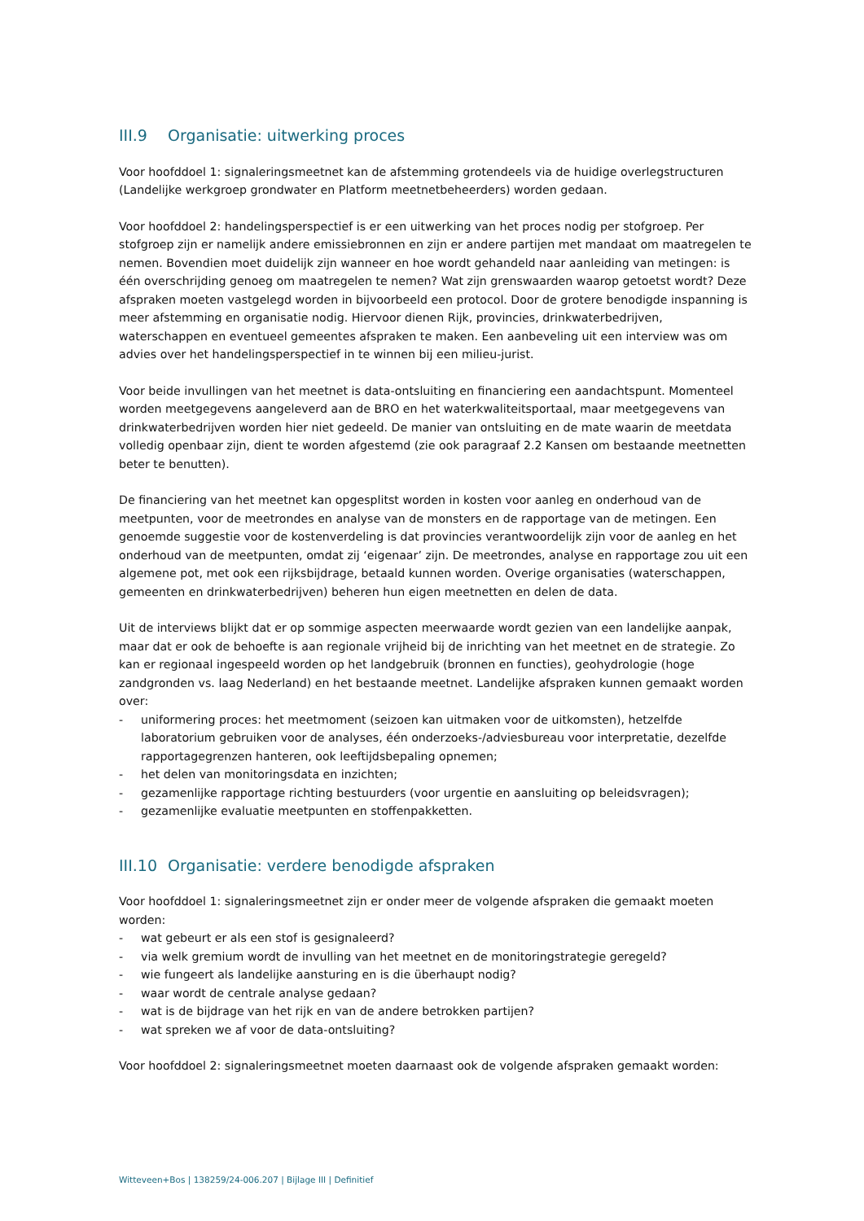III.9 Organisatie: uitwerking proces
Voor hoofddoel 1: signaleringsmeetnet kan de afstemming grotendeels via de huidige overlegstructuren (Landelijke werkgroep grondwater en Platform meetnetbeheerders) worden gedaan.
Voor hoofddoel 2: handelingsperspectief is er een uitwerking van het proces nodig per stofgroep. Per stofgroep zijn er namelijk andere emissiebronnen en zijn er andere partijen met mandaat om maatregelen te nemen. Bovendien moet duidelijk zijn wanneer en hoe wordt gehandeld naar aanleiding van metingen: is één overschrijding genoeg om maatregelen te nemen? Wat zijn grenswaarden waarop getoetst wordt? Deze afspraken moeten vastgelegd worden in bijvoorbeeld een protocol. Door de grotere benodigde inspanning is meer afstemming en organisatie nodig. Hiervoor dienen Rijk, provincies, drinkwaterbedrijven, waterschappen en eventueel gemeentes afspraken te maken. Een aanbeveling uit een interview was om advies over het handelingsperspectief in te winnen bij een milieu-jurist.
Voor beide invullingen van het meetnet is data-ontsluiting en financiering een aandachtspunt. Momenteel worden meetgegevens aangeleverd aan de BRO en het waterkwaliteitsportaal, maar meetgegevens van drinkwaterbedrijven worden hier niet gedeeld. De manier van ontsluiting en de mate waarin de meetdata volledig openbaar zijn, dient te worden afgestemd (zie ook paragraaf 2.2 Kansen om bestaande meetnetten beter te benutten).
De financiering van het meetnet kan opgesplitst worden in kosten voor aanleg en onderhoud van de meetpunten, voor de meetrondes en analyse van de monsters en de rapportage van de metingen. Een genoemde suggestie voor de kostenverdeling is dat provincies verantwoordelijk zijn voor de aanleg en het onderhoud van de meetpunten, omdat zij ‘eigenaar’ zijn. De meetrondes, analyse en rapportage zou uit een algemene pot, met ook een rijksbijdrage, betaald kunnen worden. Overige organisaties (waterschappen, gemeenten en drinkwaterbedrijven) beheren hun eigen meetnetten en delen de data.
Uit de interviews blijkt dat er op sommige aspecten meerwaarde wordt gezien van een landelijke aanpak, maar dat er ook de behoefte is aan regionale vrijheid bij de inrichting van het meetnet en de strategie. Zo kan er regionaal ingespeeld worden op het landgebruik (bronnen en functies), geohydrologie (hoge zandgronden vs. laag Nederland) en het bestaande meetnet. Landelijke afspraken kunnen gemaakt worden over:
- uniformering proces: het meetmoment (seizoen kan uitmaken voor de uitkomsten), hetzelfde laboratorium gebruiken voor de analyses, één onderzoeks-/adviesbureau voor interpretatie, dezelfde rapportagegrenzen hanteren, ook leeftijdsbepaling opnemen;
- het delen van monitoringsdata en inzichten;
- gezamenlijke rapportage richting bestuurders (voor urgentie en aansluiting op beleidsvragen);
- gezamenlijke evaluatie meetpunten en stoffenpakketten.
III.10 Organisatie: verdere benodigde afspraken
Voor hoofddoel 1: signaleringsmeetnet zijn er onder meer de volgende afspraken die gemaakt moeten worden:
- wat gebeurt er als een stof is gesignaleerd?
- via welk gremium wordt de invulling van het meetnet en de monitoringstrategie geregeld?
- wie fungeert als landelijke aansturing en is die überhaupt nodig?
- waar wordt de centrale analyse gedaan?
- wat is de bijdrage van het rijk en van de andere betrokken partijen?
- wat spreken we af voor de data-ontsluiting?
Voor hoofddoel 2: signaleringsmeetnet moeten daarnaast ook de volgende afspraken gemaakt worden:
Witteveen+Bos | 138259/24-006.207 | Bijlage III | Definitief